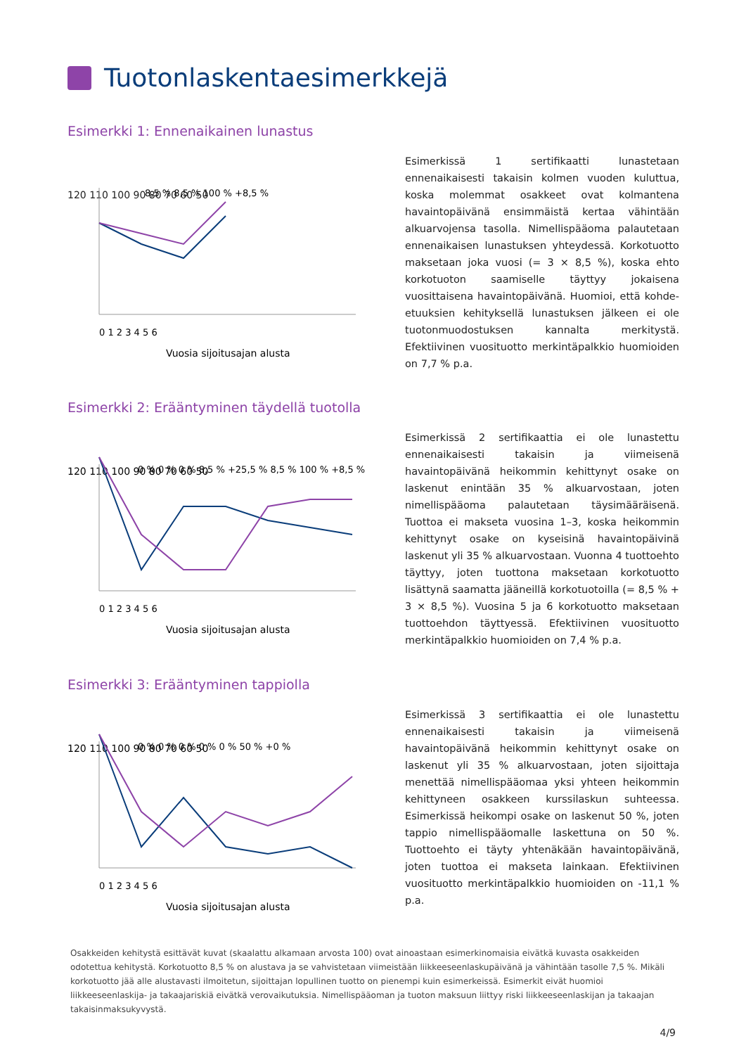Tuotonlaskentaesimerkkejä
Esimerkki 1: Ennenaikainen lunastus
120 110 100 90 80 70 60 50
Vuosia sijoitusajan alusta
8,5 % 8,5 % 100 % +8,5 %
0 1 2 3 4 5 6
Esimerkissä 1 sertifikaatti lunastetaan ennenaikaisesti takaisin kolmen vuoden kuluttua, koska molemmat osakkeet ovat kolmantena havaintopäivänä ensimmäistä kertaa vähintään alkuarvojensa tasolla. Nimellispääoma palautetaan ennenaikaisen lunastuksen yhteydessä. Korkotuotto maksetaan joka vuosi (= 3 × 8,5 %), koska ehto korkotuoton saamiselle täyttyy jokaisena vuosittaisena havaintopäivänä. Huomioi, että kohde-etuuksien kehityksellä lunastuksen jälkeen ei ole tuotonmuodostuksen kannalta merkitystä. Efektiivinen vuosituotto merkintäpalkkio huomioiden on 7,7 % p.a.
Esimerkki 2: Erääntyminen täydellä tuotolla
120 110 100 90 80 70 60 50
0 % 0 % 0 % 8,5 % +25,5 % 8,5 % 100 % +8,5 %
0 1 2 3 4 5 6
Vuosia sijoitusajan alusta
Esimerkissä 2 sertifikaattia ei ole lunastettu ennenaikaisesti takaisin ja viimeisenä havaintopäivänä heikommin kehittynyt osake on laskenut enintään 35 % alkuarvostaan, joten nimellispääoma palautetaan täysimääräisenä. Tuottoa ei makseta vuosina 1–3, koska heikommin kehittynyt osake on kyseisinä havaintopäivinä laskenut yli 35 % alkuarvostaan. Vuonna 4 tuottoehto täyttyy, joten tuottona maksetaan korkotuotto lisättynä saamatta jääneillä korkotuotoilla (= 8,5 % + 3 × 8,5 %). Vuosina 5 ja 6 korkotuotto maksetaan tuottoehdon täyttyessä. Efektiivinen vuosituotto merkintäpalkkio huomioiden on 7,4 % p.a.
Esimerkki 3: Erääntyminen tappiolla
120 110 100 90 80 70 60 50
0 % 0 % 0 % 0 % 0 % 50 % +0 %
0 1 2 3 4 5 6
Vuosia sijoitusajan alusta
Esimerkissä 3 sertifikaattia ei ole lunastettu ennenaikaisesti takaisin ja viimeisenä havaintopäivänä heikommin kehittynyt osake on laskenut yli 35 % alkuarvostaan, joten sijoittaja menettää nimellispääomaa yksi yhteen heikommin kehittyneen osakkeen kurssilaskun suhteessa. Esimerkissä heikompi osake on laskenut 50 %, joten tappio nimellispääomalle laskettuna on 50 %. Tuottoehto ei täyty yhtenäkään havaintopäivänä, joten tuottoa ei makseta lainkaan. Efektiivinen vuosituotto merkintäpalkkio huomioiden on -11,1 % p.a.
Osakkeiden kehitystä esittävät kuvat (skaalattu alkamaan arvosta 100) ovat ainoastaan esimerkinomaisia eivätkä kuvasta osakkeiden odotettua kehitystä. Korkotuotto 8,5 % on alustava ja se vahvistetaan viimeistään liikkeeseenlaskupäivänä ja vähintään tasolle 7,5 %. Mikäli korkotuotto jää alle alustavasti ilmoitetun, sijoittajan lopullinen tuotto on pienempi kuin esimerkeissä. Esimerkit eivät huomioi liikkeeseenlaskija- ja takaajariskiä eivätkä verovaikutuksia. Nimellispääoman ja tuoton maksuun liittyy riski liikkeeseenlaskijan ja takaajan takaisinmaksukyvystä.
4/9